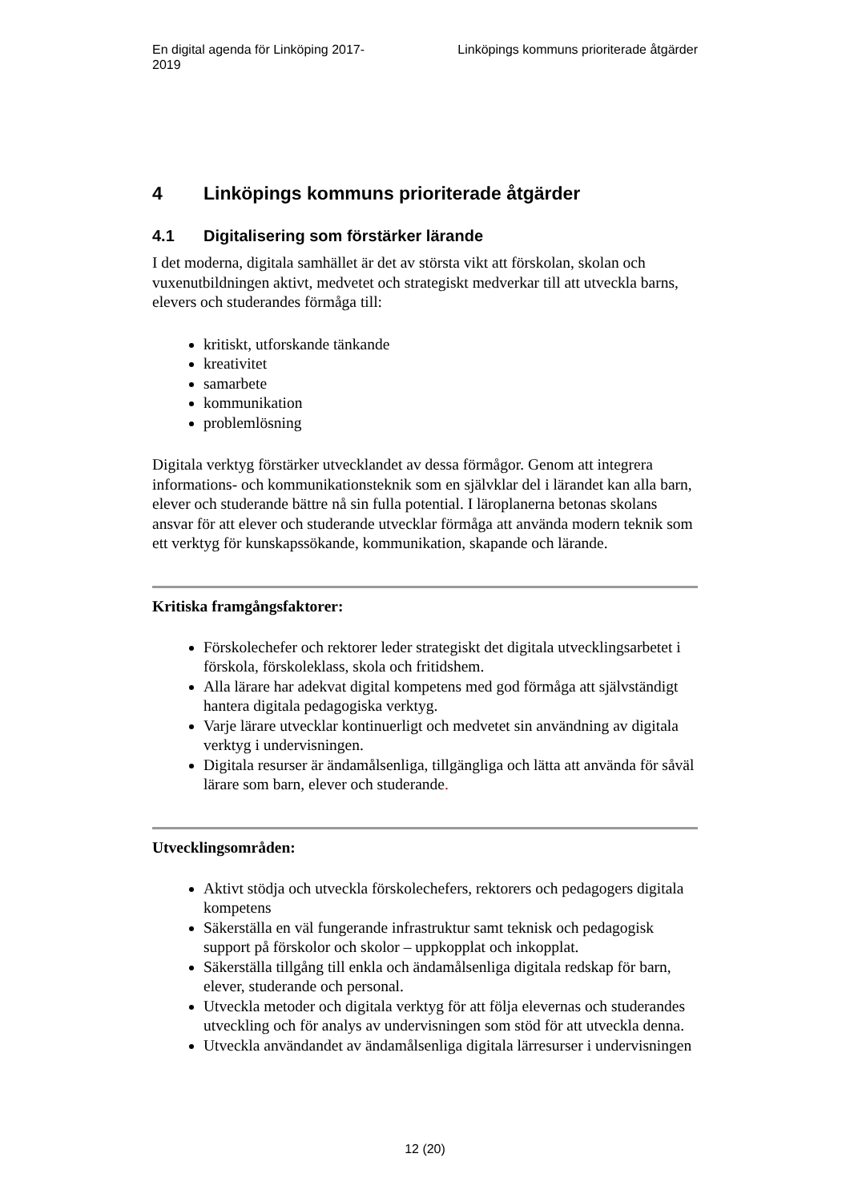En digital agenda för Linköping 2017-2019
Linköpings kommuns prioriterade åtgärder
4 Linköpings kommuns prioriterade åtgärder
4.1 Digitalisering som förstärker lärande
I det moderna, digitala samhället är det av största vikt att förskolan, skolan och vuxenutbildningen aktivt, medvetet och strategiskt medverkar till att utveckla barns, elevers och studerandes förmåga till:
kritiskt, utforskande tänkande
kreativitet
samarbete
kommunikation
problemlösning
Digitala verktyg förstärker utvecklandet av dessa förmågor. Genom att integrera informations- och kommunikationsteknik som en självklar del i lärandet kan alla barn, elever och studerande bättre nå sin fulla potential. I läroplanerna betonas skolans ansvar för att elever och studerande utvecklar förmåga att använda modern teknik som ett verktyg för kunskapssökande, kommunikation, skapande och lärande.
Kritiska framgångsfaktorer:
Förskolechefer och rektorer leder strategiskt det digitala utvecklingsarbetet i förskola, förskoleklass, skola och fritidshem.
Alla lärare har adekvat digital kompetens med god förmåga att självständigt hantera digitala pedagogiska verktyg.
Varje lärare utvecklar kontinuerligt och medvetet sin användning av digitala verktyg i undervisningen.
Digitala resurser är ändamålsenliga, tillgängliga och lätta att använda för såväl lärare som barn, elever och studerande.
Utvecklingsområden:
Aktivt stödja och utveckla förskolechefers, rektorers och pedagogers digitala kompetens
Säkerställa en väl fungerande infrastruktur samt teknisk och pedagogisk support på förskolor och skolor – uppkopplat och inkopplat.
Säkerställa tillgång till enkla och ändamålsenliga digitala redskap för barn, elever, studerande och personal.
Utveckla metoder och digitala verktyg för att följa elevernas och studerandes utveckling och för analys av undervisningen som stöd för att utveckla denna.
Utveckla användandet av ändamålsenliga digitala lärresurser i undervisningen
12 (20)